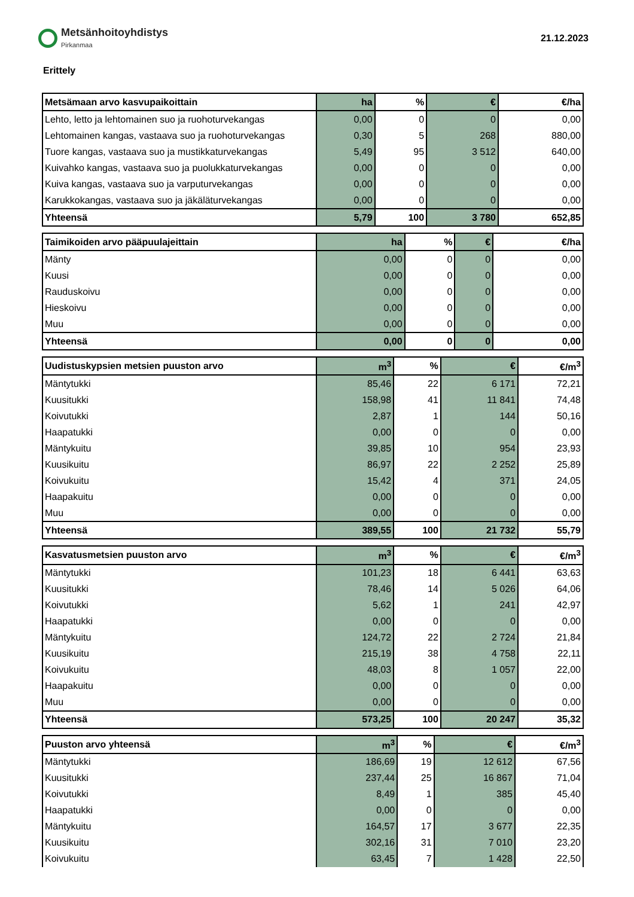Metsänhoitoyhdistys
Pirkanmaa
21.12.2023
Erittely
| Metsämaan arvo kasvupaikoittain | ha | % | € | €/ha |
| --- | --- | --- | --- | --- |
| Lehto, letto ja lehtomainen suo ja ruohoturvekangas | 0,00 | 0 | 0 | 0,00 |
| Lehtomainen kangas, vastaava suo ja ruohoturvekangas | 0,30 | 5 | 268 | 880,00 |
| Tuore kangas, vastaava suo ja mustikkaturvekangas | 5,49 | 95 | 3 512 | 640,00 |
| Kuivahko kangas, vastaava suo ja puolukkaturvekangas | 0,00 | 0 | 0 | 0,00 |
| Kuiva kangas, vastaava suo ja varputurvekangas | 0,00 | 0 | 0 | 0,00 |
| Karukkokangas, vastaava suo ja jäkäläturvekangas | 0,00 | 0 | 0 | 0,00 |
| Yhteensä | 5,79 | 100 | 3 780 | 652,85 |
| Taimikoiden arvo pääpuulajeittain | ha | % | € | €/ha |
| --- | --- | --- | --- | --- |
| Mänty | 0,00 | 0 | 0 | 0,00 |
| Kuusi | 0,00 | 0 | 0 | 0,00 |
| Rauduskoivu | 0,00 | 0 | 0 | 0,00 |
| Hieskoivu | 0,00 | 0 | 0 | 0,00 |
| Muu | 0,00 | 0 | 0 | 0,00 |
| Yhteensä | 0,00 | 0 | 0 | 0,00 |
| Uudistuskypsien metsien puuston arvo | m<sup>3</sup> | % | € | €/m<sup>3</sup> |
| --- | --- | --- | --- | --- |
| Mäntytukki | 85,46 | 22 | 6 171 | 72,21 |
| Kuusitukki | 158,98 | 41 | 11 841 | 74,48 |
| Koivutukki | 2,87 | 1 | 144 | 50,16 |
| Haapatukki | 0,00 | 0 | 0 | 0,00 |
| Mäntykuitu | 39,85 | 10 | 954 | 23,93 |
| Kuusikuitu | 86,97 | 22 | 2 252 | 25,89 |
| Koivukuitu | 15,42 | 4 | 371 | 24,05 |
| Haapakuitu | 0,00 | 0 | 0 | 0,00 |
| Muu | 0,00 | 0 | 0 | 0,00 |
| Yhteensä | 389,55 | 100 | 21 732 | 55,79 |
| Kasvatusmetsien puuston arvo | m<sup>3</sup> | % | € | €/m<sup>3</sup> |
| --- | --- | --- | --- | --- |
| Mäntytukki | 101,23 | 18 | 6 441 | 63,63 |
| Kuusitukki | 78,46 | 14 | 5 026 | 64,06 |
| Koivutukki | 5,62 | 1 | 241 | 42,97 |
| Haapatukki | 0,00 | 0 | 0 | 0,00 |
| Mäntykuitu | 124,72 | 22 | 2 724 | 21,84 |
| Kuusikuitu | 215,19 | 38 | 4 758 | 22,11 |
| Koivukuitu | 48,03 | 8 | 1 057 | 22,00 |
| Haapakuitu | 0,00 | 0 | 0 | 0,00 |
| Muu | 0,00 | 0 | 0 | 0,00 |
| Yhteensä | 573,25 | 100 | 20 247 | 35,32 |
| Puuston arvo yhteensä | m<sup>3</sup> | % | € | €/m<sup>3</sup> |
| --- | --- | --- | --- | --- |
| Mäntytukki | 186,69 | 19 | 12 612 | 67,56 |
| Kuusitukki | 237,44 | 25 | 16 867 | 71,04 |
| Koivutukki | 8,49 | 1 | 385 | 45,40 |
| Haapatukki | 0,00 | 0 | 0 | 0,00 |
| Mäntykuitu | 164,57 | 17 | 3 677 | 22,35 |
| Kuusikuitu | 302,16 | 31 | 7 010 | 23,20 |
| Koivukuitu | 63,45 | 7 | 1 428 | 22,50 |